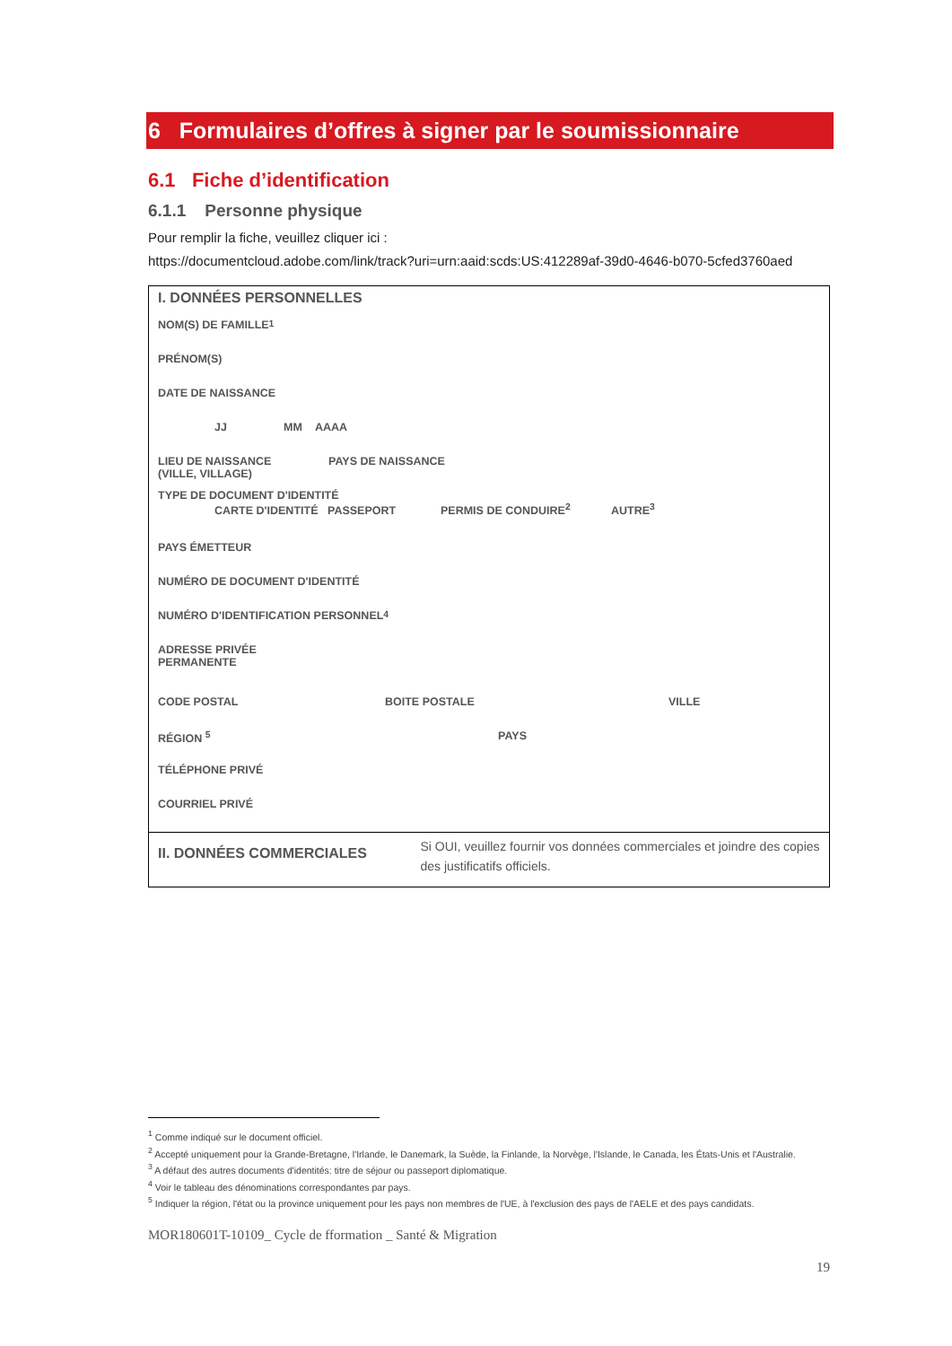6 Formulaires d’offres à signer par le soumissionnaire
6.1 Fiche d’identification
6.1.1 Personne physique
Pour remplir la fiche, veuillez cliquer ici :
https://documentcloud.adobe.com/link/track?uri=urn:aaid:scds:US:412289af-39d0-4646-b070-5cfed3760aed
I. DONNÉES PERSONNELLES
NOM(S) DE FAMILLE <sup>1</sup>
PRÉNOM(S)
DATE DE NAISSANCE
JJ MM AAAA
LIEU DE NAISSANCE
(VILLE, VILLAGE) PAYS DE NAISSANCE
TYPE DE DOCUMENT D'IDENTITÉ
CARTE D'IDENTITÉ PASSEPORT PERMIS DE CONDUIRE<sup>2</sup> AUTRE<sup>3</sup>
PAYS ÉMETTEUR
NUMÉRO DE DOCUMENT D'IDENTITÉ
NUMÉRO D'IDENTIFICATION PERSONNEL<sup>4</sup>
ADRESSE PRIVÉE
PERMANENTE
CODE POSTAL BOITE POSTALE VILLE
RÉGION <sup>5</sup> PAYS
TÉLÉPHONE PRIVÉ
COURRIEL PRIVÉ
II. DONNÉES COMMERCIALES Si OUI, veuillez fournir vos données commerciales et joindre des copies des justificatifs officiels.
<sup>1</sup> Comme indiqué sur le document officiel.
<sup>2</sup> Accepté uniquement pour la Grande-Bretagne, l'Irlande, le Danemark, la Suède, la Finlande, la Norvège, l'Islande, le Canada, les États-Unis et l'Australie.
<sup>3</sup> A défaut des autres documents d'identités: titre de séjour ou passeport diplomatique.
<sup>4</sup> Voir le tableau des dénominations correspondantes par pays.
<sup>5</sup> Indiquer la région, l'état ou la province uniquement pour les pays non membres de l'UE, à l'exclusion des pays de l'AELE et des pays candidats.
MOR180601T-10109_ Cycle de fformation _ Santé & Migration
19